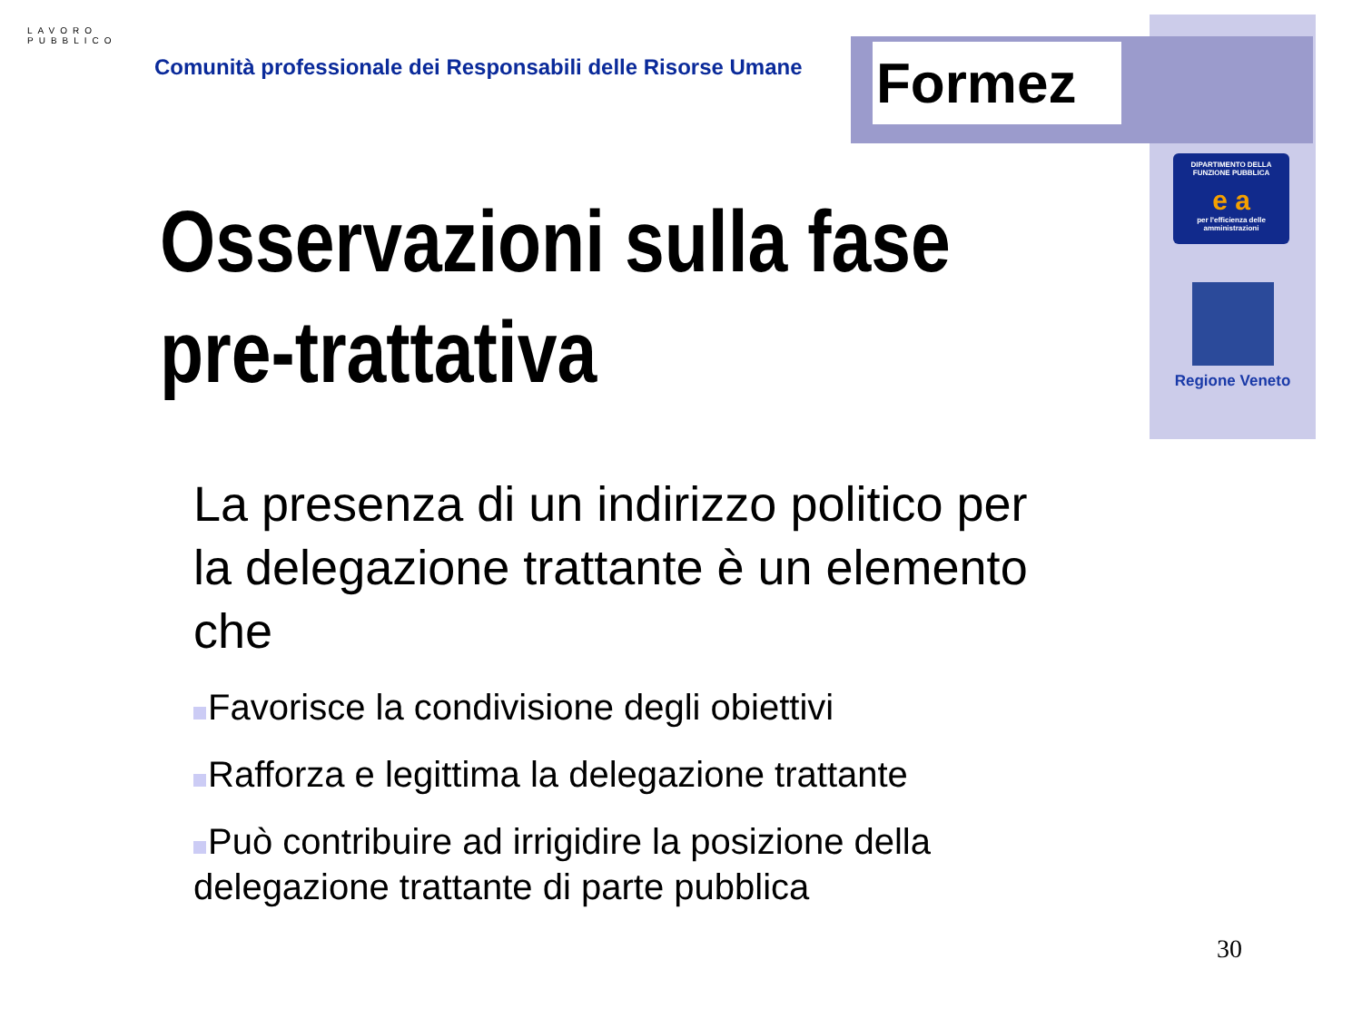Formez
LAVORO PUBBLICO
Comunità professionale dei Responsabili delle Risorse Umane
DIPARTIMENTO DELLA FUNZIONE PUBBLICA
e a
per l'efficienza delle amministrazioni
Regione Veneto
Osservazioni sulla fase
pre-trattativa
La presenza di un indirizzo politico per la delegazione trattante è un elemento che
Favorisce la condivisione degli obiettivi
Rafforza e legittima la delegazione trattante
Può contribuire ad irrigidire la posizione della delegazione trattante di parte pubblica
30